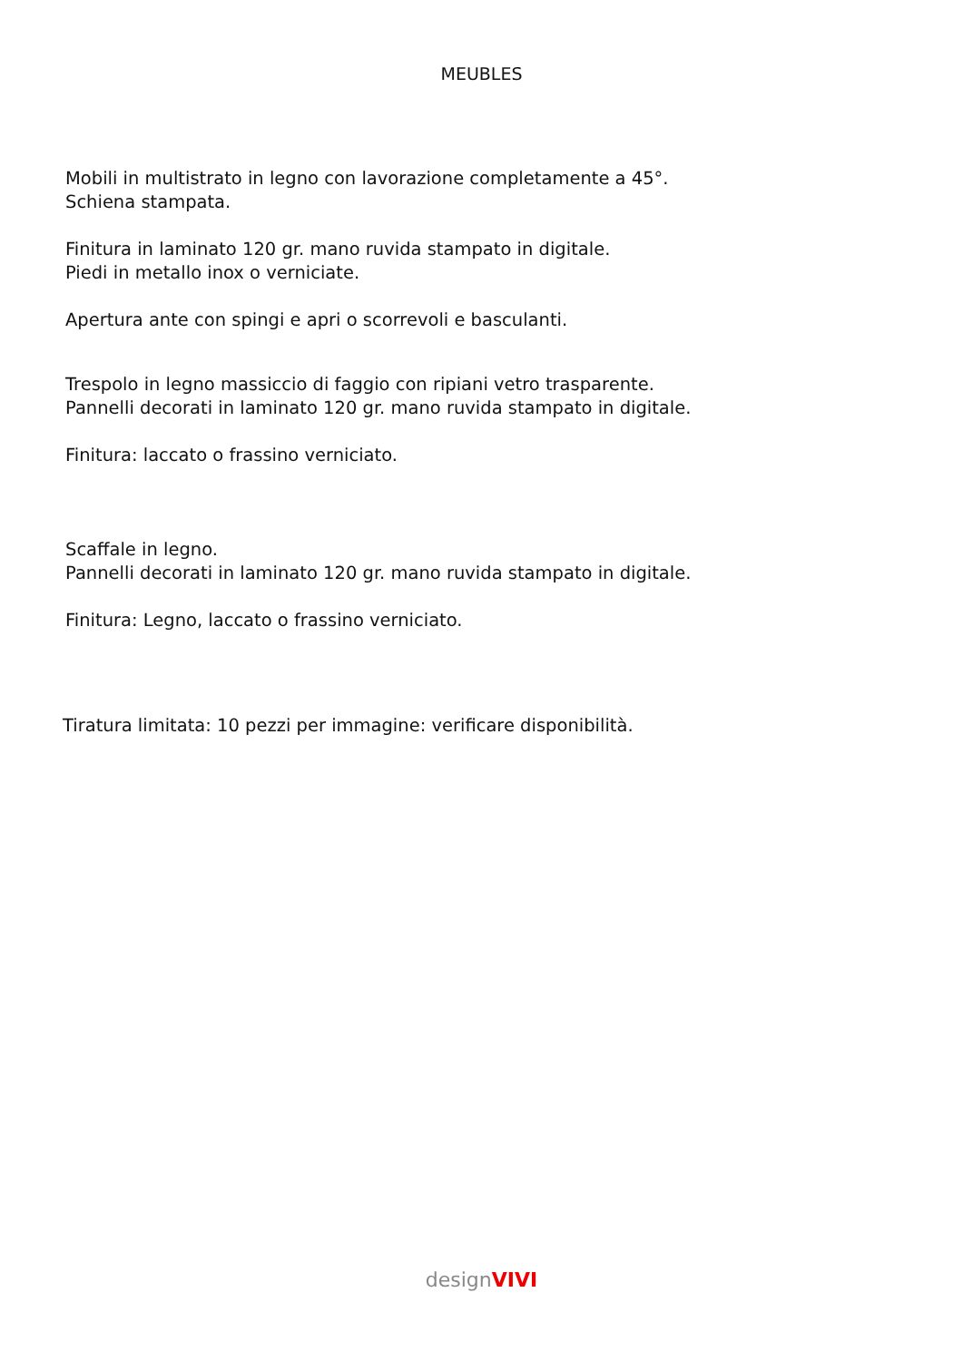MEUBLES
Mobili in multistrato in legno con lavorazione completamente a 45°.
Schiena stampata.
Finitura in laminato 120 gr. mano ruvida stampato in digitale.
Piedi in metallo inox o verniciate.
Apertura ante con spingi e apri o scorrevoli e basculanti.
Trespolo in legno massiccio di faggio con ripiani vetro trasparente.
Pannelli decorati in laminato 120 gr. mano ruvida stampato in digitale.
Finitura: laccato o frassino verniciato.
Scaffale in legno.
Pannelli decorati in laminato 120 gr. mano ruvida stampato in digitale.
Finitura: Legno, laccato o frassino verniciato.
Tiratura limitata: 10 pezzi per immagine: verificare disponibilità.
designVIVI